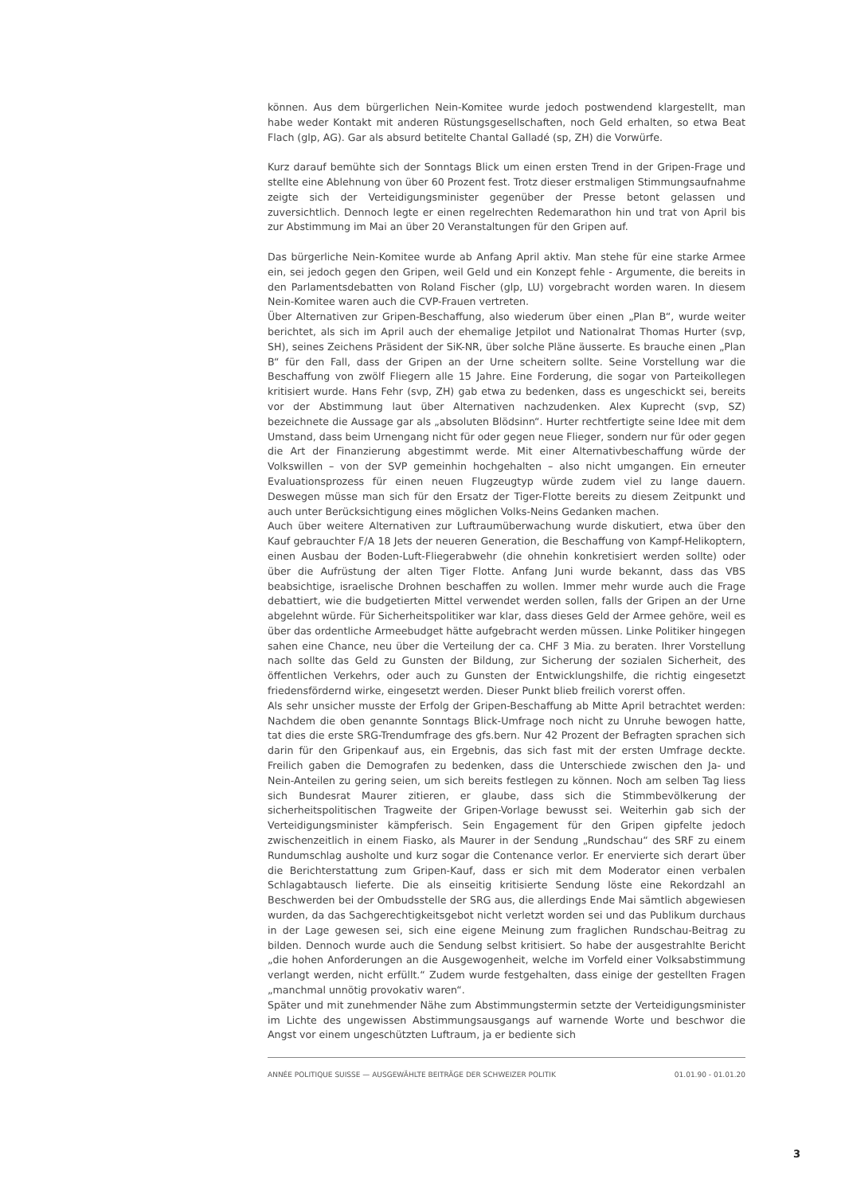können. Aus dem bürgerlichen Nein-Komitee wurde jedoch postwendend klargestellt, man habe weder Kontakt mit anderen Rüstungsgesellschaften, noch Geld erhalten, so etwa Beat Flach (glp, AG). Gar als absurd betitelte Chantal Galladé (sp, ZH) die Vorwürfe.
Kurz darauf bemühte sich der Sonntags Blick um einen ersten Trend in der Gripen-Frage und stellte eine Ablehnung von über 60 Prozent fest. Trotz dieser erstmaligen Stimmungsaufnahme zeigte sich der Verteidigungsminister gegenüber der Presse betont gelassen und zuversichtlich. Dennoch legte er einen regelrechten Redemarathon hin und trat von April bis zur Abstimmung im Mai an über 20 Veranstaltungen für den Gripen auf.
Das bürgerliche Nein-Komitee wurde ab Anfang April aktiv. Man stehe für eine starke Armee ein, sei jedoch gegen den Gripen, weil Geld und ein Konzept fehle - Argumente, die bereits in den Parlamentsdebatten von Roland Fischer (glp, LU) vorgebracht worden waren. In diesem Nein-Komitee waren auch die CVP-Frauen vertreten.
Über Alternativen zur Gripen-Beschaffung, also wiederum über einen „Plan B“, wurde weiter berichtet, als sich im April auch der ehemalige Jetpilot und Nationalrat Thomas Hurter (svp, SH), seines Zeichens Präsident der SiK-NR, über solche Pläne äusserte. Es brauche einen „Plan B“ für den Fall, dass der Gripen an der Urne scheitern sollte. Seine Vorstellung war die Beschaffung von zwölf Fliegern alle 15 Jahre. Eine Forderung, die sogar von Parteikollegen kritisiert wurde. Hans Fehr (svp, ZH) gab etwa zu bedenken, dass es ungeschickt sei, bereits vor der Abstimmung laut über Alternativen nachzudenken. Alex Kuprecht (svp, SZ) bezeichnete die Aussage gar als „absoluten Blödsinn“. Hurter rechtfertigte seine Idee mit dem Umstand, dass beim Urnengang nicht für oder gegen neue Flieger, sondern nur für oder gegen die Art der Finanzierung abgestimmt werde. Mit einer Alternativbeschaffung würde der Volkswillen – von der SVP gemeinhin hochgehalten – also nicht umgangen. Ein erneuter Evaluationsprozess für einen neuen Flugzeugtyp würde zudem viel zu lange dauern. Deswegen müsse man sich für den Ersatz der Tiger-Flotte bereits zu diesem Zeitpunkt und auch unter Berücksichtigung eines möglichen Volks-Neins Gedanken machen.
Auch über weitere Alternativen zur Luftraumüberwachung wurde diskutiert, etwa über den Kauf gebrauchter F/A 18 Jets der neueren Generation, die Beschaffung von Kampf-Helikoptern, einen Ausbau der Boden-Luft-Fliegerabwehr (die ohnehin konkretisiert werden sollte) oder über die Aufrüstung der alten Tiger Flotte. Anfang Juni wurde bekannt, dass das VBS beabsichtige, israelische Drohnen beschaffen zu wollen. Immer mehr wurde auch die Frage debattiert, wie die budgetierten Mittel verwendet werden sollen, falls der Gripen an der Urne abgelehnt würde. Für Sicherheitspolitiker war klar, dass dieses Geld der Armee gehöre, weil es über das ordentliche Armeebudget hätte aufgebracht werden müssen. Linke Politiker hingegen sahen eine Chance, neu über die Verteilung der ca. CHF 3 Mia. zu beraten. Ihrer Vorstellung nach sollte das Geld zu Gunsten der Bildung, zur Sicherung der sozialen Sicherheit, des öffentlichen Verkehrs, oder auch zu Gunsten der Entwicklungshilfe, die richtig eingesetzt friedensfördernd wirke, eingesetzt werden. Dieser Punkt blieb freilich vorerst offen.
Als sehr unsicher musste der Erfolg der Gripen-Beschaffung ab Mitte April betrachtet werden: Nachdem die oben genannte Sonntags Blick-Umfrage noch nicht zu Unruhe bewogen hatte, tat dies die erste SRG-Trendumfrage des gfs.bern. Nur 42 Prozent der Befragten sprachen sich darin für den Gripenkauf aus, ein Ergebnis, das sich fast mit der ersten Umfrage deckte. Freilich gaben die Demografen zu bedenken, dass die Unterschiede zwischen den Ja- und Nein-Anteilen zu gering seien, um sich bereits festlegen zu können. Noch am selben Tag liess sich Bundesrat Maurer zitieren, er glaube, dass sich die Stimmbevölkerung der sicherheitspolitischen Tragweite der Gripen-Vorlage bewusst sei. Weiterhin gab sich der Verteidigungsminister kämpferisch. Sein Engagement für den Gripen gipfelte jedoch zwischenzeitlich in einem Fiasko, als Maurer in der Sendung „Rundschau“ des SRF zu einem Rundumschlag ausholte und kurz sogar die Contenance verlor. Er enervierte sich derart über die Berichterstattung zum Gripen-Kauf, dass er sich mit dem Moderator einen verbalen Schlagabtausch lieferte. Die als einseitig kritisierte Sendung löste eine Rekordzahl an Beschwerden bei der Ombudsstelle der SRG aus, die allerdings Ende Mai sämtlich abgewiesen wurden, da das Sachgerechtigkeitsgebot nicht verletzt worden sei und das Publikum durchaus in der Lage gewesen sei, sich eine eigene Meinung zum fraglichen Rundschau-Beitrag zu bilden. Dennoch wurde auch die Sendung selbst kritisiert. So habe der ausgestrahlte Bericht „die hohen Anforderungen an die Ausgewogenheit, welche im Vorfeld einer Volksabstimmung verlangt werden, nicht erfüllt.“ Zudem wurde festgehalten, dass einige der gestellten Fragen „manchmal unnötig provokativ waren“.
Später und mit zunehmender Nähe zum Abstimmungstermin setzte der Verteidigungsminister im Lichte des ungewissen Abstimmungsausgangs auf warnende Worte und beschwor die Angst vor einem ungeschützten Luftraum, ja er bediente sich
ANNÉE POLITIQUE SUISSE — AUSGEWÄHLTE BEITRÄGE DER SCHWEIZER POLITIK 01.01.90 - 01.01.20
3